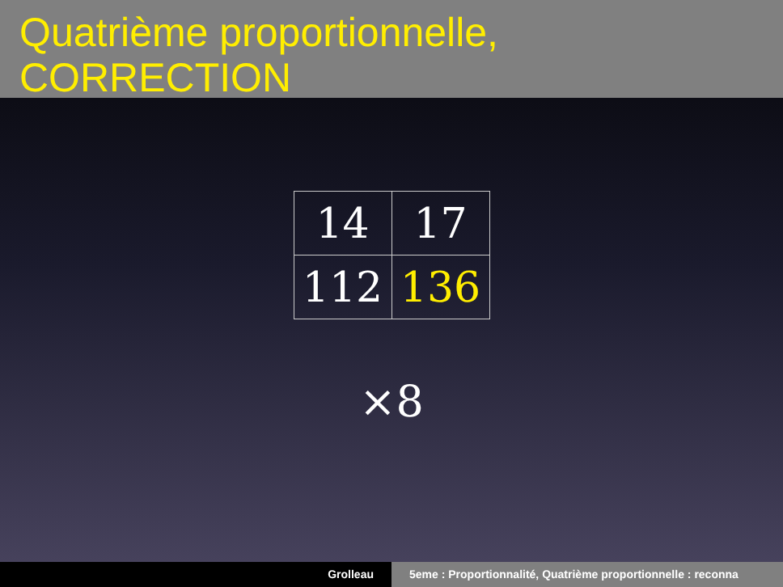Quatrième proportionnelle, CORRECTION
| 14 | 17 |
| 112 | 136 |
×8
Grolleau 5eme : Proportionnalité, Quatrième proportionnelle : reconna